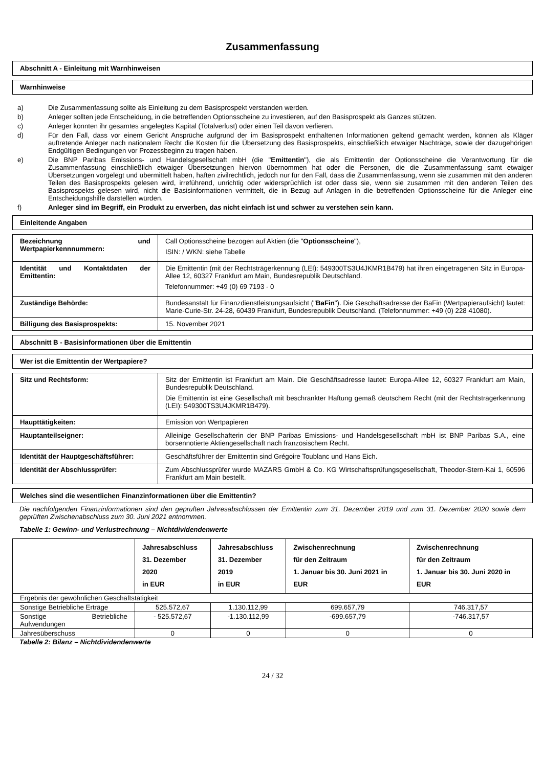Zusammenfassung
Abschnitt A - Einleitung mit Warnhinweisen
Warnhinweise
a) Die Zusammenfassung sollte als Einleitung zu dem Basisprospekt verstanden werden.
b) Anleger sollten jede Entscheidung, in die betreffenden Optionsscheine zu investieren, auf den Basisprospekt als Ganzes stützen.
c) Anleger könnten ihr gesamtes angelegtes Kapital (Totalverlust) oder einen Teil davon verlieren.
d) Für den Fall, dass vor einem Gericht Ansprüche aufgrund der im Basisprospekt enthaltenen Informationen geltend gemacht werden, können als Kläger auftretende Anleger nach nationalem Recht die Kosten für die Übersetzung des Basisprospekts, einschließlich etwaiger Nachträge, sowie der dazugehörigen Endgültigen Bedingungen vor Prozessbeginn zu tragen haben.
e) Die BNP Paribas Emissions- und Handelsgesellschaft mbH (die "Emittentin"), die als Emittentin der Optionsscheine die Verantwortung für die Zusammenfassung einschließlich etwaiger Übersetzungen hiervon übernommen hat oder die Personen, die die Zusammenfassung samt etwaiger Übersetzungen vorgelegt und übermittelt haben, haften zivilrechtlich, jedoch nur für den Fall, dass die Zusammenfassung, wenn sie zusammen mit den anderen Teilen des Basisprospekts gelesen wird, irreführend, unrichtig oder widersprüchlich ist oder dass sie, wenn sie zusammen mit den anderen Teilen des Basisprospekts gelesen wird, nicht die Basisinformationen vermittelt, die in Bezug auf Anlagen in die betreffenden Optionsscheine für die Anleger eine Entscheidungshilfe darstellen würden.
f) Anleger sind im Begriff, ein Produkt zu erwerben, das nicht einfach ist und schwer zu verstehen sein kann.
Einleitende Angaben
| Bezeichnung und Wertpapierkennnummern: | Call Optionsscheine bezogen auf Aktien (die " Optionsscheine "), ISIN: / WKN: siehe Tabelle |
| Identität und Kontaktdaten der Emittentin: | Die Emittentin (mit der Rechtsträgerkennung (LEI): 549300TS3U4JKMR1B479) hat ihren eingetragenen Sitz in Europa-Allee 12, 60327 Frankfurt am Main, Bundesrepublik Deutschland. Telefonnummer: +49 (0) 69 7193 - 0 |
| Zuständige Behörde: | Bundesanstalt für Finanzdienstleistungsaufsicht (" BaFin "). Die Geschäftsadresse der BaFin (Wertpapieraufsicht) lautet: Marie-Curie-Str. 24-28, 60439 Frankfurt, Bundesrepublik Deutschland. (Telefonnummer: +49 (0) 228 41080). |
| Billigung des Basisprospekts: | 15. November 2021 |
Abschnitt B - Basisinformationen über die Emittentin
Wer ist die Emittentin der Wertpapiere?
| Sitz und Rechtsform: | Sitz der Emittentin ist Frankfurt am Main. Die Geschäftsadresse lautet: Europa-Allee 12, 60327 Frankfurt am Main, Bundesrepublik Deutschland. Die Emittentin ist eine Gesellschaft mit beschränkter Haftung gemäß deutschem Recht (mit der Rechtsträgerkennung (LEI): 549300TS3U4JKMR1B479). |
| Haupttätigkeiten: | Emission von Wertpapieren |
| Hauptanteilseigner: | Alleinige Gesellschafterin der BNP Paribas Emissions- und Handelsgesellschaft mbH ist BNP Paribas S.A., eine börsennotierte Aktiengesellschaft nach französischem Recht. |
| Identität der Hauptgeschäftsführer: | Geschäftsführer der Emittentin sind Grégoire Toublanc und Hans Eich. |
| Identität der Abschlussprüfer: | Zum Abschlussprüfer wurde MAZARS GmbH & Co. KG Wirtschaftsprüfungsgesellschaft, Theodor-Stern-Kai 1, 60596 Frankfurt am Main bestellt. |
Welches sind die wesentlichen Finanzinformationen über die Emittentin?
Die nachfolgenden Finanzinformationen sind den geprüften Jahresabschlüssen der Emittentin zum 31. Dezember 2019 und zum 31. Dezember 2020 sowie dem geprüften Zwischenabschluss zum 30. Juni 2021 entnommen.
Tabelle 1: Gewinn- und Verlustrechnung – Nichtdividendenwerte
| | Jahresabschluss 31. Dezember 2020 in EUR | Jahresabschluss 31. Dezember 2019 in EUR | Zwischenrechnung für den Zeitraum 1. Januar bis 30. Juni 2021 in EUR | Zwischenrechnung für den Zeitraum 1. Januar bis 30. Juni 2020 in EUR |
| --- | --- | --- | --- | --- |
| Ergebnis der gewöhnlichen Geschäftstätigkeit | | | | |
| Sonstige Betriebliche Erträge | 525.572,67 | 1.130.112,99 | 699.657,79 | 746.317,57 |
| Sonstige Betriebliche Aufwendungen | - 525.572,67 | -1.130.112,99 | -699.657,79 | -746.317,57 |
| Jahresüberschuss | 0 | 0 | 0 | 0 |
Tabelle 2: Bilanz – Nichtdividendenwerte
24 / 32